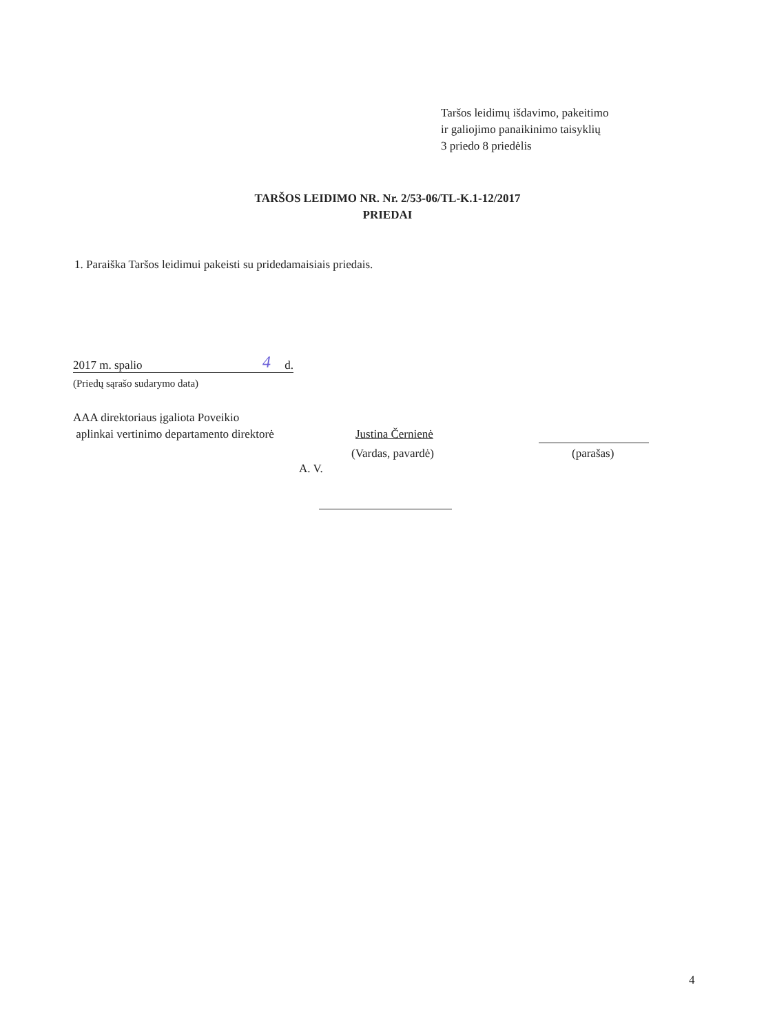Taršos leidimų išdavimo, pakeitimo
ir galiojimo panaikinimo taisyklių
3 priedo 8 priedėlis
TARŠOS LEIDIMO NR. Nr. 2/53-06/TL-K.1-12/2017
PRIEDAI
1. Paraiška Taršos leidimui pakeisti su pridedamaisiais priedais.
2017 m. spalio 4 d.
(Priedų sąrašo sudarymo data)
AAA direktoriaus įgaliota Poveikio
aplinkai vertinimo departamento direktorė
Justina Černienė
(Vardas, pavardė) (parašas)
A. V.
4